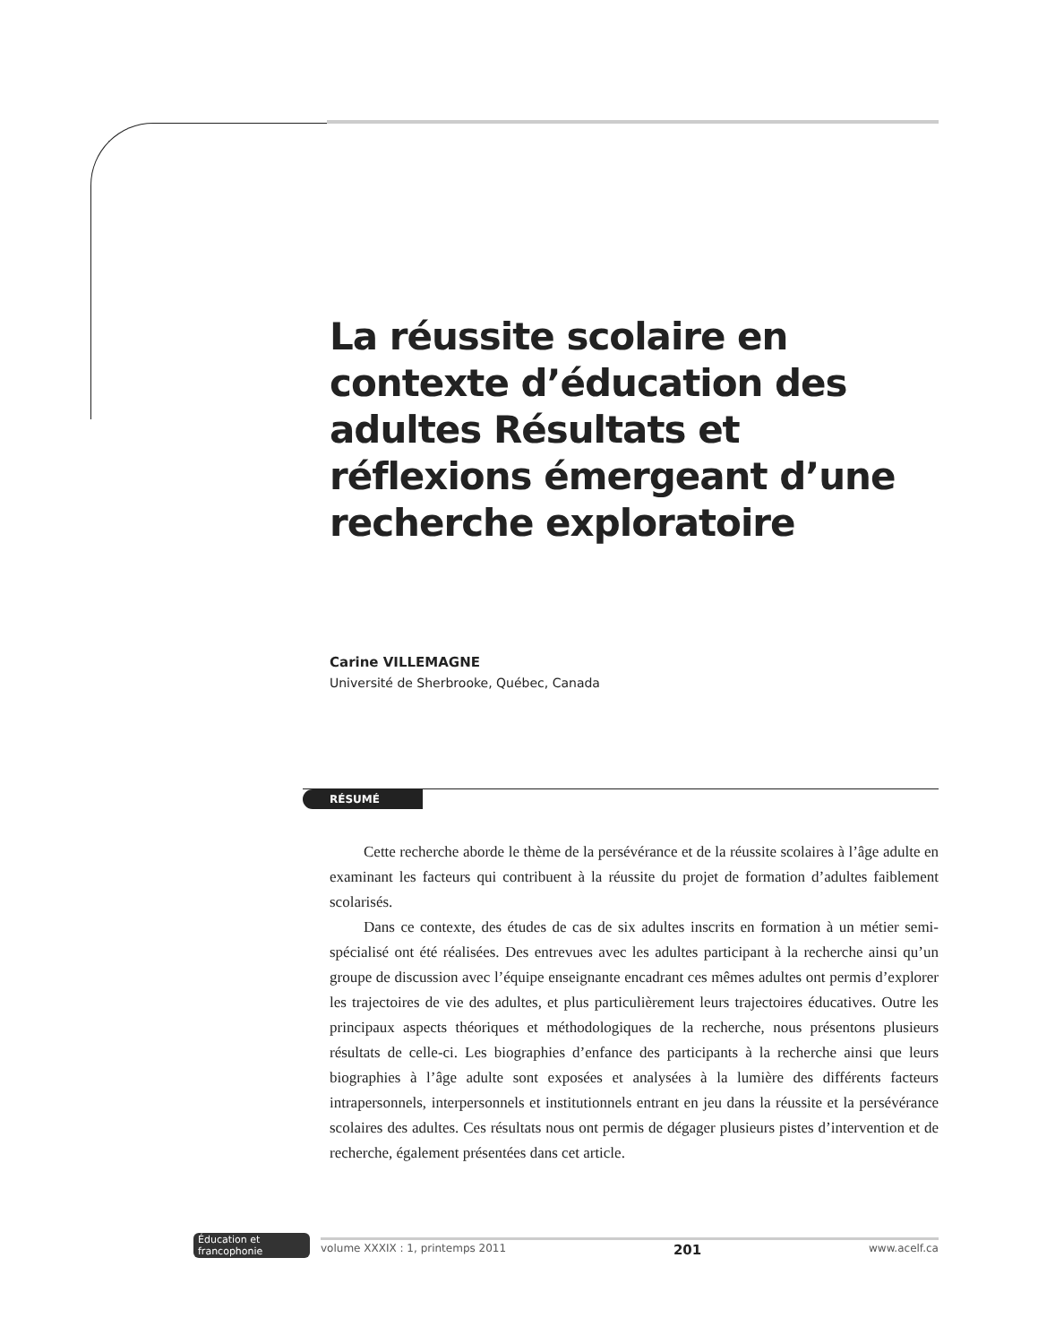La réussite scolaire en contexte d’éducation des adultes Résultats et réflexions émergeant d’une recherche exploratoire
Carine VILLEMAGNE
Université de Sherbrooke, Québec, Canada
RÉSUMÉ
Cette recherche aborde le thème de la persévérance et de la réussite scolaires à l’âge adulte en examinant les facteurs qui contribuent à la réussite du projet de formation d’adultes faiblement scolarisés.
Dans ce contexte, des études de cas de six adultes inscrits en formation à un métier semi-spécialisé ont été réalisées. Des entrevues avec les adultes participant à la recherche ainsi qu’un groupe de discussion avec l’équipe enseignante encadrant ces mêmes adultes ont permis d’explorer les trajectoires de vie des adultes, et plus particulièrement leurs trajectoires éducatives. Outre les principaux aspects théoriques et méthodologiques de la recherche, nous présentons plusieurs résultats de celle-ci. Les biographies d’enfance des participants à la recherche ainsi que leurs biographies à l’âge adulte sont exposées et analysées à la lumière des différents facteurs intrapersonnels, interpersonnels et institutionnels entrant en jeu dans la réussite et la persévérance scolaires des adultes. Ces résultats nous ont permis de dégager plusieurs pistes d’intervention et de recherche, également présentées dans cet article.
Éducation et francophonie
volume XXXIX : 1, printemps 2011 201 www.acelf.ca